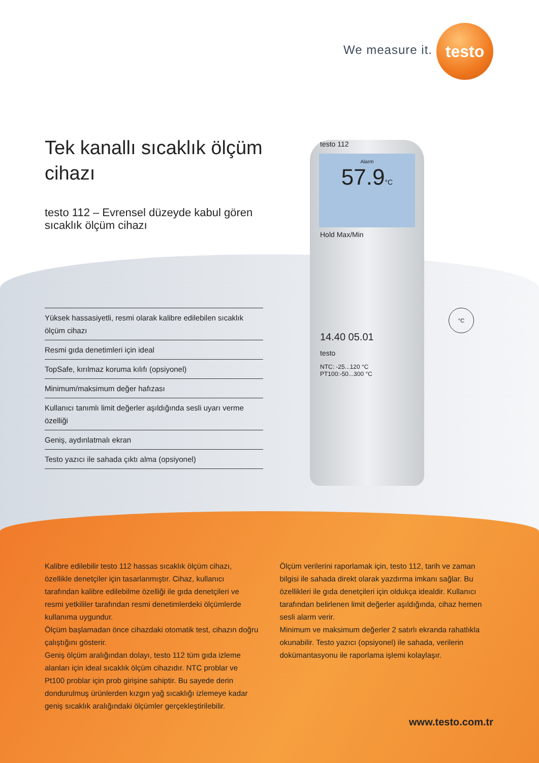We measure it.
testo
Tek kanallı sıcaklık ölçüm cihazı
testo 112 – Evrensel düzeyde kabul gören sıcaklık ölçüm cihazı
Yüksek hassasiyetli, resmi olarak kalibre edilebilen sıcaklık ölçüm cihazı
Resmi gıda denetimleri için ideal
TopSafe, kırılmaz koruma kılıfı (opsiyonel)
Minimum/maksimum değer hafızası
Kullanıcı tanımlı limit değerler aşıldığında sesli uyarı verme özelliği
Geniş, aydınlatmalı ekran
Testo yazıcı ile sahada çıktı alma (opsiyonel)
testo 112
Alarm
57.9°C
Hold Max/Min
14.40 05.01
testo
NTC: -25...120 °C
PT100:-50...300 °C
°C
Kalibre edilebilir testo 112 hassas sıcaklık ölçüm cihazı, özellikle denetçiler için tasarlanmıştır. Cihaz, kullanıcı tarafından kalibre edilebilme özelliği ile gıda denetçileri ve resmi yetkililer tarafından resmi denetimlerdeki ölçümlerde kullanıma uygundur.
Ölçüm başlamadan önce cihazdaki otomatik test, cihazın doğru çalıştığını gösterir.
Geniş ölçüm aralığından dolayı, testo 112 tüm gıda izleme alanları için ideal sıcaklık ölçüm cihazıdır. NTC problar ve Pt100 problar için prob girişine sahiptir. Bu sayede derin dondurulmuş ürünlerden kızgın yağ sıcaklığı izlemeye kadar geniş sıcaklık aralığındaki ölçümler gerçekleştirilebilir.
Ölçüm verilerini raporlamak için, testo 112, tarih ve zaman bilgisi ile sahada direkt olarak yazdırma imkanı sağlar. Bu özellikleri ile gıda denetçileri için oldukça idealdir. Kullanıcı tarafından belirlenen limit değerler aşıldığında, cihaz hemen sesli alarm verir.
Minimum ve maksimum değerler 2 satırlı ekranda rahatlıkla okunabilir. Testo yazıcı (opsiyonel) ile sahada, verilerin dokümantasyonu ile raporlama işlemi kolaylaşır.
www.testo.com.tr